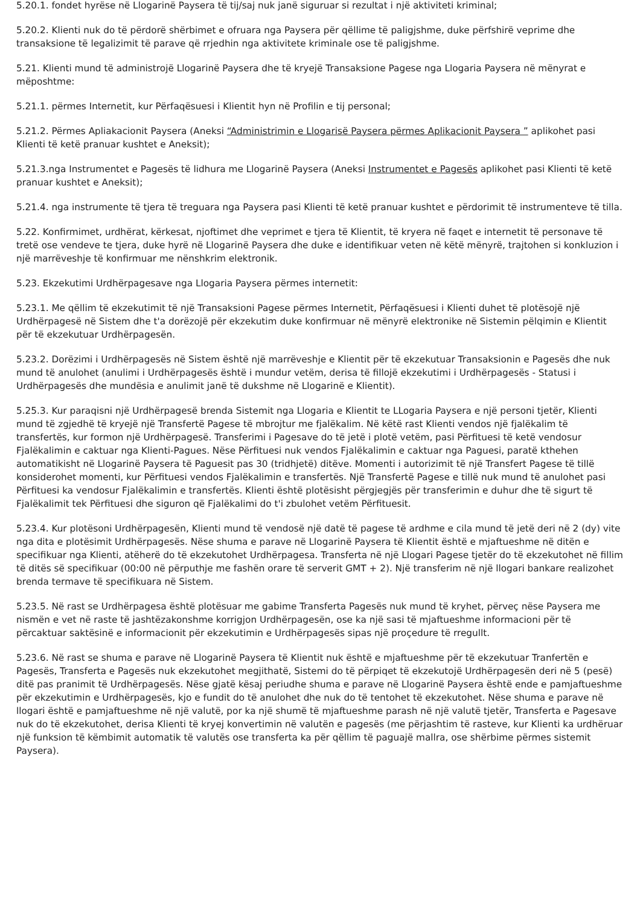5.20.1. fondet hyrëse në Llogarinë Paysera të tij/saj nuk janë siguruar si rezultat i një aktiviteti kriminal;
5.20.2. Klienti nuk do të përdorë shërbimet e ofruara nga Paysera për qëllime të paligjshme, duke përfshirë veprime dhe transaksione të legalizimit të parave që rrjedhin nga aktivitete kriminale ose të paligjshme.
5.21. Klienti mund të administrojë Llogarinë Paysera dhe të kryejë Transaksione Pagese nga Llogaria Paysera në mënyrat e mëposhtme:
5.21.1. përmes Internetit, kur Përfaqësuesi i Klientit hyn në Profilin e tij personal;
5.21.2. Përmes Apliakacionit Paysera (Aneksi “Administrimin e Llogarisë Paysera përmes Aplikacionit Paysera ” aplikohet pasi Klienti të ketë pranuar kushtet e Aneksit);
5.21.3.nga Instrumentet e Pagesës të lidhura me Llogarinë Paysera (Aneksi Instrumentet e Pagesës aplikohet pasi Klienti të ketë pranuar kushtet e Aneksit);
5.21.4. nga instrumente të tjera të treguara nga Paysera pasi Klienti të ketë pranuar kushtet e përdorimit të instrumenteve të tilla.
5.22. Konfirmimet, urdhërat, kërkesat, njoftimet dhe veprimet e tjera të Klientit, të kryera në faqet e internetit të personave të tretë ose vendeve te tjera, duke hyrë në Llogarinë Paysera dhe duke e identifikuar veten në këtë mënyrë, trajtohen si konkluzion i një marrëveshje të konfirmuar me nënshkrim elektronik.
5.23. Ekzekutimi Urdhërpagesave nga Llogaria Paysera përmes internetit:
5.23.1. Me qëllim të ekzekutimit të një Transaksioni Pagese përmes Internetit, Përfaqësuesi i Klienti duhet të plotësojë një Urdhërpagesë në Sistem dhe t'a dorëzojë për ekzekutim duke konfirmuar në mënyrë elektronike në Sistemin pëlqimin e Klientit për të ekzekutuar Urdhërpagesën.
5.23.2. Dorëzimi i Urdhërpagesës në Sistem është një marrëveshje e Klientit për të ekzekutuar Transaksionin e Pagesës dhe nuk mund të anulohet (anulimi i Urdhërpagesës është i mundur vetëm, derisa të fillojë ekzekutimi i Urdhërpagesës - Statusi i Urdhërpagesës dhe mundësia e anulimit janë të dukshme në Llogarinë e Klientit).
5.25.3. Kur paraqisni një Urdhërpagesë brenda Sistemit nga Llogaria e Klientit te LLogaria Paysera e një personi tjetër, Klienti mund të zgjedhë të kryejë një Transfertë Pagese të mbrojtur me fjalëkalim. Në këtë rast Klienti vendos një fjalëkalim të transfertës, kur formon një Urdhërpagesë. Transferimi i Pagesave do të jetë i plotë vetëm, pasi Përfituesi të ketë vendosur Fjalëkalimin e caktuar nga Klienti-Pagues. Nëse Përfituesi nuk vendos Fjalëkalimin e caktuar nga Paguesi, paratë kthehen automatikisht në Llogarinë Paysera të Paguesit pas 30 (tridhjetë) ditëve. Momenti i autorizimit të një Transfert Pagese të tillë konsiderohet momenti, kur Përfituesi vendos Fjalëkalimin e transfertës. Një Transfertë Pagese e tillë nuk mund të anulohet pasi Përfituesi ka vendosur Fjalëkalimin e transfertës. Klienti është plotësisht përgjegjës për transferimin e duhur dhe të sigurt të Fjalëkalimit tek Përfituesi dhe siguron që Fjalëkalimi do t'i zbulohet vetëm Përfituesit.
5.23.4. Kur plotësoni Urdhërpagesën, Klienti mund të vendosë një datë të pagese të ardhme e cila mund të jetë deri në 2 (dy) vite nga dita e plotësimit Urdhërpagesës. Nëse shuma e parave në Llogarinë Paysera të Klientit është e mjaftueshme në ditën e specifikuar nga Klienti, atëherë do të ekzekutohet Urdhërpagesa. Transferta në një Llogari Pagese tjetër do të ekzekutohet në fillim të ditës së specifikuar (00:00 në përputhje me fashën orare të serverit GMT + 2). Një transferim në një llogari bankare realizohet brenda termave të specifikuara në Sistem.
5.23.5. Në rast se Urdhërpagesa është plotësuar me gabime Transferta Pagesës nuk mund të kryhet, përveç nëse Paysera me nismën e vet në raste të jashtëzakonshme korrigjon Urdhërpagesën, ose ka një sasi të mjaftueshme informacioni për të përcaktuar saktësinë e informacionit për ekzekutimin e Urdhërpagesës sipas një proçedure të rregullt.
5.23.6. Në rast se shuma e parave në Llogarinë Paysera të Klientit nuk është e mjaftueshme për të ekzekutuar Tranfertën e Pagesës, Transferta e Pagesës nuk ekzekutohet megjithatë, Sistemi do të përpiqet të ekzekutojë Urdhërpagesën deri në 5 (pesë) ditë pas pranimit të Urdhërpagesës. Nëse gjatë kësaj periudhe shuma e parave në Llogarinë Paysera është ende e pamjaftueshme për ekzekutimin e Urdhërpagesës, kjo e fundit do të anulohet dhe nuk do të tentohet të ekzekutohet. Nëse shuma e parave në llogari është e pamjaftueshme në një valutë, por ka një shumë të mjaftueshme parash në një valutë tjetër, Transferta e Pagesave nuk do të ekzekutohet, derisa Klienti të kryej konvertimin në valutën e pagesës (me përjashtim të rasteve, kur Klienti ka urdhëruar një funksion të këmbimit automatik të valutës ose transferta ka për qëllim të paguajë mallra, ose shërbime përmes sistemit Paysera).